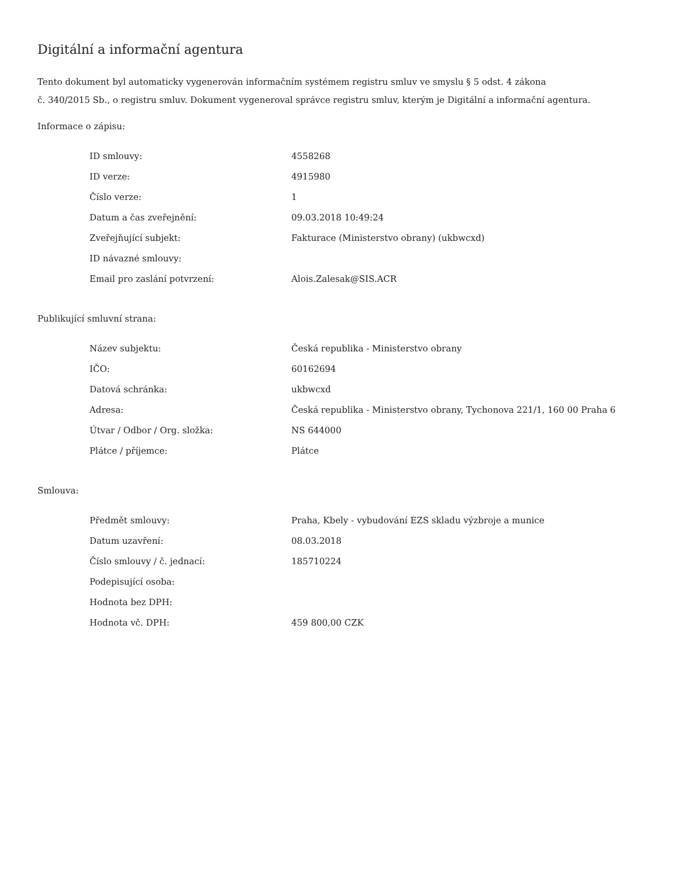Digitální a informační agentura
Tento dokument byl automaticky vygenerován informačním systémem registru smluv ve smyslu § 5 odst. 4 zákona
č. 340/2015 Sb., o registru smluv. Dokument vygeneroval správce registru smluv, kterým je Digitální a informační agentura.
Informace o zápisu:
| ID smlouvy: | 4558268 |
| ID verze: | 4915980 |
| Číslo verze: | 1 |
| Datum a čas zveřejnění: | 09.03.2018 10:49:24 |
| Zveřejňující subjekt: | Fakturace (Ministerstvo obrany) (ukbwcxd) |
| ID návazné smlouvy: | |
| Email pro zaslání potvrzení: | Alois.Zalesak@SIS.ACR |
Publikující smluvní strana:
| Název subjektu: | Česká republika - Ministerstvo obrany |
| IČO: | 60162694 |
| Datová schránka: | ukbwcxd |
| Adresa: | Česká republika - Ministerstvo obrany, Tychonova 221/1, 160 00 Praha 6 |
| Útvar / Odbor / Org. složka: | NS 644000 |
| Plátce / příjemce: | Plátce |
Smlouva:
| Předmět smlouvy: | Praha, Kbely - vybudování EZS skladu výzbroje a munice |
| Datum uzavření: | 08.03.2018 |
| Číslo smlouvy / č. jednací: | 185710224 |
| Podepisující osoba: | |
| Hodnota bez DPH: | |
| Hodnota vč. DPH: | 459 800,00 CZK |